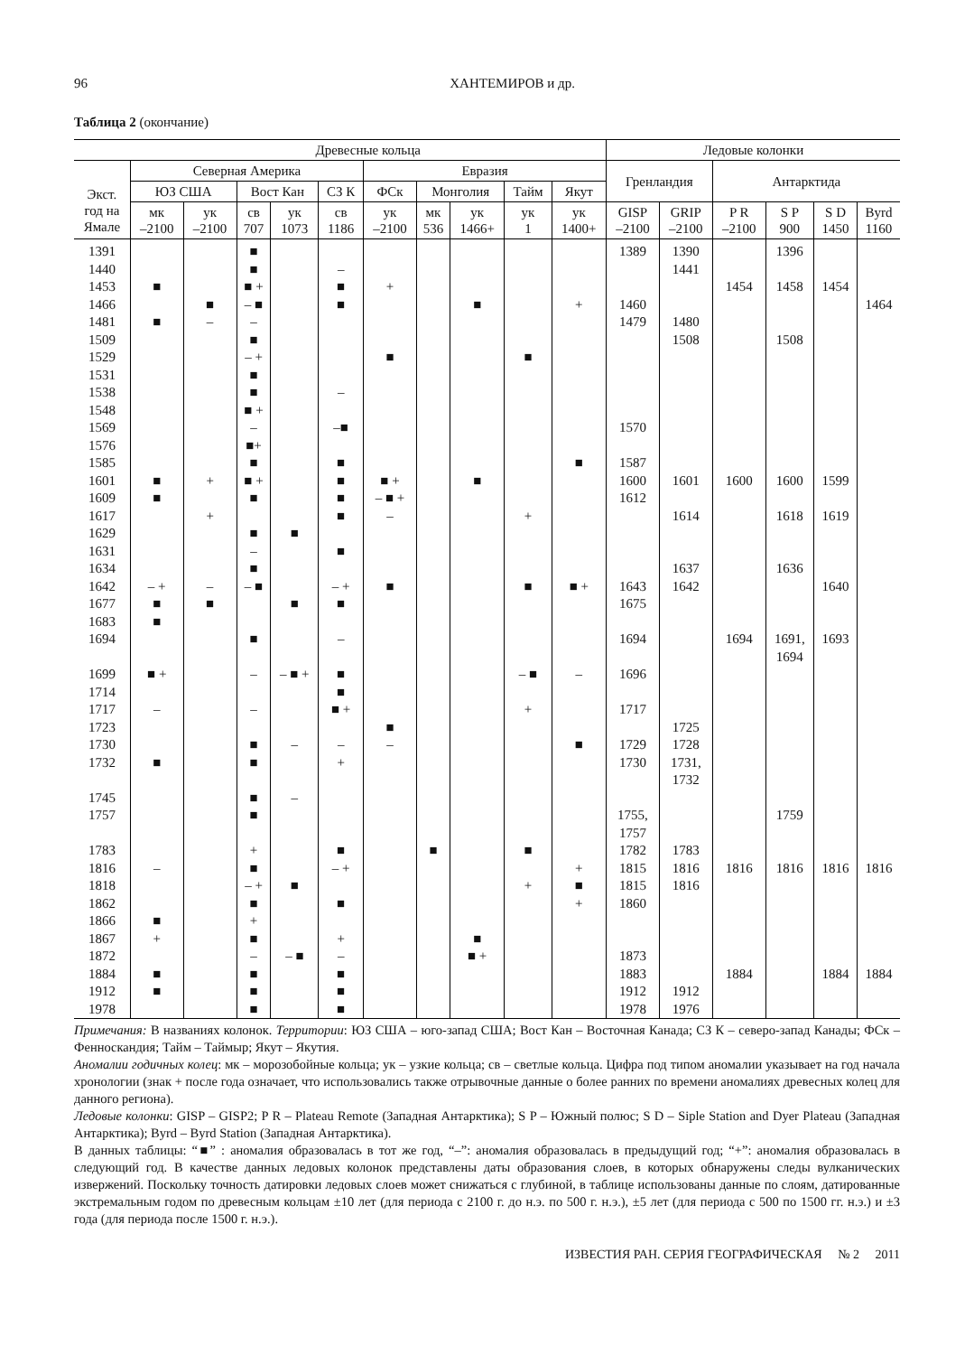96 ХАНТЕМИРОВ и др.
Таблица 2 (окончание)
| | Древесные кольца | | | | | | | | | | Ледовые колонки | | | | | |
| --- | --- | --- | --- | --- | --- | --- | --- | --- | --- | --- | --- | --- | --- | --- | --- | --- |
| Экст. год на Ямале | Северная Америка | | | | | Евразия | | | | | Гренландия | | Антарктида | | | |
| | ЮЗ США | | Вост Кан | | СЗ К | ФСк | Монголия | | Тайм | Якут | | | | | | |
| | мк –2100 | ук –2100 | св 707 | ук 1073 | св 1186 | ук –2100 | мк 536 | ук 1466+ | ук 1 | ук 1400+ | GISP –2100 | GRIP –2100 | P R –2100 | S P 900 | S D 1450 | Byrd 1160 |
| 1391 | | | ■ | | | | | | | | 1389 | 1390 | | 1396 | | |
| 1440 | | | ■ | | – | | | | | | | 1441 | | | | |
| 1453 | ■ | | ■ + | | ■ | + | | | | | | | 1454 | 1458 | 1454 | |
| 1466 | | ■ | – ■ | | ■ | | | ■ | | + | 1460 | | | | | 1464 |
| 1481 | ■ | – | – | | | | | | | | 1479 | 1480 | | | | |
| 1509 | | | ■ | | | | | | | | | 1508 | | 1508 | | |
| 1529 | | | – + | | | ■ | | | ■ | | | | | | | |
| 1531 | | | ■ | | | | | | | | | | | | | |
| 1538 | | | ■ | | – | | | | | | | | | | | |
| 1548 | | | ■ + | | | | | | | | | | | | | |
| 1569 | | | – | | –■ | | | | | | 1570 | | | | | |
| 1576 | | | ■+ | | | | | | | | | | | | | |
| 1585 | | | ■ | | ■ | | | | | ■ | 1587 | | | | | |
| 1601 | ■ | + | ■ + | | ■ | ■ + | | ■ | | | 1600 | 1601 | 1600 | 1600 | 1599 | |
| 1609 | ■ | | ■ | | ■ | – ■ + | | | | | 1612 | | | | | |
| 1617 | | + | | | ■ | – | | | + | | | 1614 | | 1618 | 1619 | |
| 1629 | | | ■ | ■ | | | | | | | | | | | | |
| 1631 | | | – | | ■ | | | | | | | | | | | |
| 1634 | | | ■ | | | | | | | | | 1637 | | 1636 | | |
| 1642 | – + | – | – ■ | | – + | ■ | | | ■ | ■ + | 1643 | 1642 | | | 1640 | |
| 1677 | ■ | ■ | | ■ | ■ | | | | | | 1675 | | | | | |
| 1683 | ■ | | | | | | | | | | | | | | | |
| 1694 | | | ■ | | – | | | | | | 1694 | | 1694 | 1691, 1694 | 1693 | |
| 1699 | ■ + | | – | – ■ + | ■ | | | | – ■ | – | 1696 | | | | | |
| 1714 | | | | | ■ | | | | | | | | | | | |
| 1717 | – | | – | | ■ + | | | | + | | 1717 | | | | | |
| 1723 | | | | | | ■ | | | | | | 1725 | | | | |
| 1730 | | | ■ | – | – | – | | | | ■ | 1729 | 1728 | | | | |
| 1732 | ■ | | ■ | | + | | | | | | 1730 | 1731, 1732 | | | | |
| 1745 | | | ■ | – | | | | | | | | | | | | |
| 1757 | | | ■ | | | | | | | | 1755, 1757 | | | 1759 | | |
| 1783 | | | + | | ■ | | ■ | | ■ | | 1782 | 1783 | | | | |
| 1816 | – | | ■ | | – + | | | | | + | 1815 | 1816 | 1816 | 1816 | 1816 | 1816 |
| 1818 | | | – + | ■ | | | | | + | ■ | 1815 | 1816 | | | | |
| 1862 | | | ■ | | ■ | | | | | + | 1860 | | | | | |
| 1866 | ■ | | + | | | | | | | | | | | | | |
| 1867 | + | | ■ | | + | | | ■ | | | | | | | | |
| 1872 | | | – | – ■ | – | | | ■ + | | | 1873 | | | | | |
| 1884 | ■ | | ■ | | ■ | | | | | | 1883 | | 1884 | | 1884 | 1884 |
| 1912 | ■ | | ■ | | ■ | | | | | | 1912 | 1912 | | | | |
| 1978 | | | ■ | | ■ | | | | | | 1978 | 1976 | | | | |
Примечания: В названиях колонок. Территории: ЮЗ США – юго-запад США; Вост Кан – Восточная Канада; СЗ К – северо-запад Канады; ФСк – Фенноскандия; Тайм – Таймыр; Якут – Якутия.
Аномалии годичных колец: мк – морозобойные кольца; ук – узкие кольца; св – светлые кольца. Цифра под типом аномалии указывает на год начала хронологии (знак + после года означает, что использовались также отрывочные данные о более ранних по времени аномалиях древесных колец для данного региона).
Ледовые колонки: GISP – GISP2; P R – Plateau Remote (Западная Антарктика); S P – Южный полюс; S D – Siple Station and Dyer Plateau (Западная Антарктика); Byrd – Byrd Station (Западная Антарктика).
В данных таблицы: “■” : аномалия образовалась в тот же год, “–”: аномалия образовалась в предыдущий год; “+”: аномалия образовалась в следующий год. В качестве данных ледовых колонок представлены даты образования слоев, в которых обнаружены следы вулканических извержений. Поскольку точность датировки ледовых слоев может снижаться с глубиной, в таблице использованы данные по слоям, датированные экстремальным годом по древесным кольцам ±10 лет (для периода с 2100 г. до н.э. по 500 г. н.э.), ±5 лет (для периода с 500 по 1500 гг. н.э.) и ±3 года (для периода после 1500 г. н.э.).
ИЗВЕСТИЯ РАН. СЕРИЯ ГЕОГРАФИЧЕСКАЯ № 2 2011